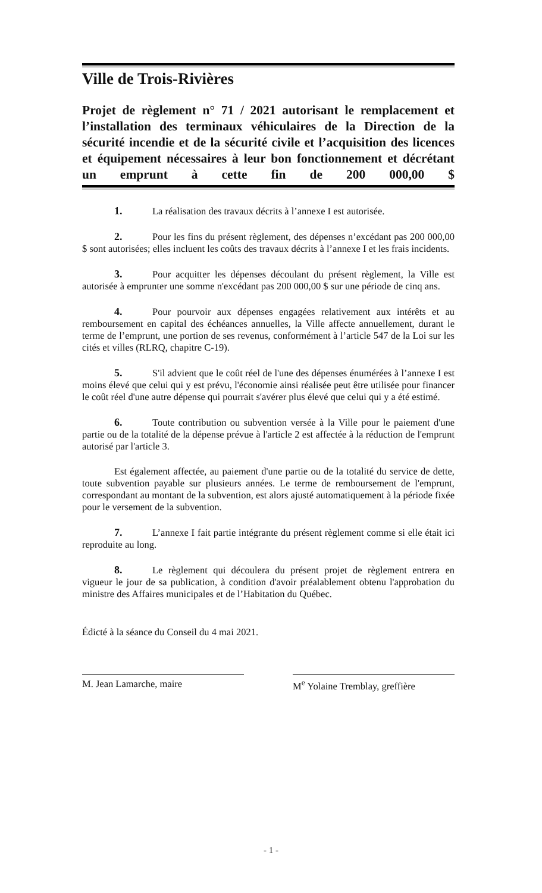Ville de Trois-Rivières
Projet de règlement n° 71 / 2021 autorisant le remplacement et l’installation des terminaux véhiculaires de la Direction de la sécurité incendie et de la sécurité civile et l’acquisition des licences et équipement nécessaires à leur bon fonctionnement et décrétant un emprunt à cette fin de 200 000,00 $
1. La réalisation des travaux décrits à l’annexe I est autorisée.
2. Pour les fins du présent règlement, des dépenses n’excédant pas 200 000,00 $ sont autorisées; elles incluent les coûts des travaux décrits à l’annexe I et les frais incidents.
3. Pour acquitter les dépenses découlant du présent règlement, la Ville est autorisée à emprunter une somme n'excédant pas 200 000,00 $ sur une période de cinq ans.
4. Pour pourvoir aux dépenses engagées relativement aux intérêts et au remboursement en capital des échéances annuelles, la Ville affecte annuellement, durant le terme de l’emprunt, une portion de ses revenus, conformément à l’article 547 de la Loi sur les cités et villes (RLRQ, chapitre C-19).
5. S'il advient que le coût réel de l'une des dépenses énumérées à l’annexe I est moins élevé que celui qui y est prévu, l'économie ainsi réalisée peut être utilisée pour financer le coût réel d'une autre dépense qui pourrait s'avérer plus élevé que celui qui y a été estimé.
6. Toute contribution ou subvention versée à la Ville pour le paiement d'une partie ou de la totalité de la dépense prévue à l'article 2 est affectée à la réduction de l'emprunt autorisé par l'article 3.
Est également affectée, au paiement d'une partie ou de la totalité du service de dette, toute subvention payable sur plusieurs années. Le terme de remboursement de l'emprunt, correspondant au montant de la subvention, est alors ajusté automatiquement à la période fixée pour le versement de la subvention.
7. L’annexe I fait partie intégrante du présent règlement comme si elle était ici reproduite au long.
8. Le règlement qui découlera du présent projet de règlement entrera en vigueur le jour de sa publication, à condition d'avoir préalablement obtenu l'approbation du ministre des Affaires municipales et de l’Habitation du Québec.
Édicté à la séance du Conseil du 4 mai 2021.
M. Jean Lamarche, maire M<sup>e</sup> Yolaine Tremblay, greffière
- 1 -